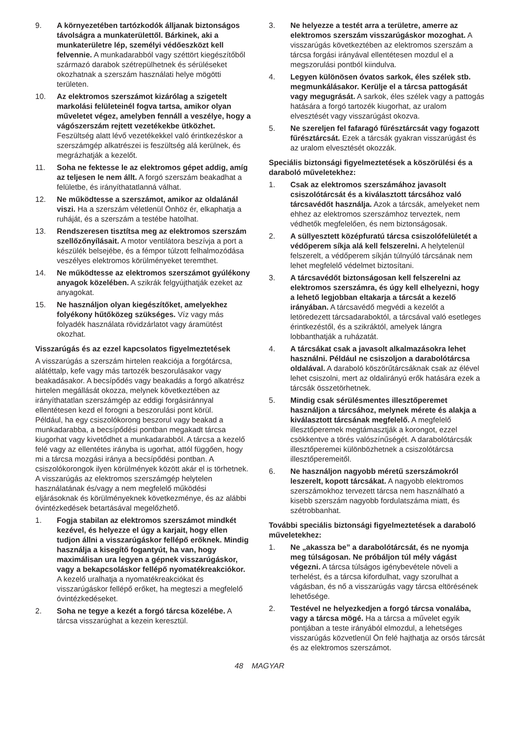9. A környezetében tartózkodók álljanak biztonságos távolságra a munkaterülettől. Bárkinek, aki a munkaterületre lép, személyi védőeszközt kell felvennie. A munkadarabból vagy széttört kiegészítőből származó darabok szétrepülhetnek és sérüléseket okozhatnak a szerszám használati helye mögötti területen.
10. Az elektromos szerszámot kizárólag a szigetelt markolási felületeinél fogva tartsa, amikor olyan műveletet végez, amelyben fennáll a veszélye, hogy a vágószerszám rejtett vezetékekbe ütközhet. Feszültség alatt lévő vezetékekkel való érintkezéskor a szerszámgép alkatrészei is feszültség alá kerülnek, és megrázhatják a kezelőt.
11. Soha ne fektesse le az elektromos gépet addig, amíg az teljesen le nem állt. A forgó szerszám beakadhat a felületbe, és irányíthatatlanná válhat.
12. Ne működtesse a szerszámot, amikor az oldalánál viszi. Ha a szerszám véletlenül Önhöz ér, elkaphatja a ruháját, és a szerszám a testébe hatolhat.
13. Rendszeresen tisztítsa meg az elektromos szerszám szellőzőnyílásait. A motor ventilátora beszívja a port a készülék belsejébe, és a fémpor túlzott felhalmozódása veszélyes elektromos körülményeket teremthet.
14. Ne működtesse az elektromos szerszámot gyúlékony anyagok közelében. A szikrák felgyújthatják ezeket az anyagokat.
15. Ne használjon olyan kiegészítőket, amelyekhez folyékony hűtőközeg szükséges. Víz vagy más folyadék használata rövidzárlatot vagy áramütést okozhat.
Visszarúgás és az ezzel kapcsolatos figyelmeztetések
A visszarúgás a szerszám hirtelen reakciója a forgótárcsa, alátéttalp, kefe vagy más tartozék beszorulásakor vagy beakadásakor. A becsípődés vagy beakadás a forgó alkatrész hirtelen megállását okozza, melynek következtében az irányíthatatlan szerszámgép az eddigi forgásiránnyal ellentétesen kezd el forogni a beszorulási pont körül.
Például, ha egy csiszolókorong beszorul vagy beakad a munkadarabba, a becsípődési pontban megakadt tárcsa kiugorhat vagy kivetődhet a munkadarabból. A tárcsa a kezelő felé vagy az ellentétes irányba is ugorhat, attól függően, hogy mi a tárcsa mozgási iránya a becsípődési pontban. A csiszolókorongok ilyen körülmények között akár el is törhetnek.
A visszarúgás az elektromos szerszámgép helytelen használatának és/vagy a nem megfelelő működési eljárásoknak és körülményeknek következménye, és az alábbi óvintézkedések betartásával megelőzhető.
1. Fogja stabilan az elektromos szerszámot mindkét kezével, és helyezze el úgy a karjait, hogy ellen tudjon állni a visszarúgáskor fellépő erőknek. Mindig használja a kisegítő fogantyút, ha van, hogy maximálisan ura legyen a gépnek visszarúgáskor, vagy a bekapcsoláskor fellépő nyomatékreakciókor. A kezelő uralhatja a nyomatékreakciókat és visszarúgáskor fellépő erőket, ha megteszi a megfelelő óvintézkedéseket.
2. Soha ne tegye a kezét a forgó tárcsa közelébe. A tárcsa visszarúghat a kezein keresztül.
3. Ne helyezze a testét arra a területre, amerre az elektromos szerszám visszarúgáskor mozoghat. A visszarúgás következtében az elektromos szerszám a tárcsa forgási irányával ellentétesen mozdul el a megszorulási pontból kiindulva.
4. Legyen különösen óvatos sarkok, éles szélek stb. megmunkálásakor. Kerülje el a tárcsa pattogását vagy megugrását. A sarkok, éles szélek vagy a pattogás hatására a forgó tartozék kiugorhat, az uralom elvesztését vagy visszarúgást okozva.
5. Ne szereljen fel fafaragó fűrésztárcsát vagy fogazott fűrésztárcsát. Ezek a tárcsák gyakran visszarúgást és az uralom elvesztését okozzák.
Speciális biztonsági figyelmeztetések a köszörülési és a daraboló műveletekhez:
1. Csak az elektromos szerszámához javasolt csiszolótárcsát és a kiválasztott tárcsához való tárcsavédőt használja. Azok a tárcsák, amelyeket nem ehhez az elektromos szerszámhoz terveztek, nem védhetők megfelelően, és nem biztonságosak.
2. A süllyesztett középfuratú tárcsa csiszolófelületét a védőperem síkja alá kell felszerelni. A helytelenül felszerelt, a védőperem síkján túlnyúló tárcsának nem lehet megfelelő védelmet biztosítani.
3. A tárcsavédőt biztonságosan kell felszerelni az elektromos szerszámra, és úgy kell elhelyezni, hogy a lehető legjobban eltakarja a tárcsát a kezelő irányában. A tárcsavédő megvédi a kezelőt a letöredezett tárcsadaraboktól, a tárcsával való esetleges érintkezéstől, és a szikráktól, amelyek lángra lobbanthatják a ruházatát.
4. A tárcsákat csak a javasolt alkalmazásokra lehet használni. Például ne csiszoljon a darabolótárcsa oldalával. A daraboló köszörűtárcsáknak csak az élével lehet csiszolni, mert az oldalirányú erők hatására ezek a tárcsák összetörhetnek.
5. Mindig csak sérülésmentes illesztőperemet használjon a tárcsához, melynek mérete és alakja a kiválasztott tárcsának megfelelő. A megfelelő illesztőperemek megtámasztják a korongot, ezzel csökkentve a törés valószínűségét. A darabolótárcsák illesztőperemei különbözhetnek a csiszolótárcsa illesztőperemeitől.
6. Ne használjon nagyobb méretű szerszámokról leszerelt, kopott tárcsákat. A nagyobb elektromos szerszámokhoz tervezett tárcsa nem használható a kisebb szerszám nagyobb fordulatszáma miatt, és szétrobbanhat.
További speciális biztonsági figyelmeztetések a daraboló műveletekhez:
1. Ne „akassza be” a darabolótárcsát, és ne nyomja meg túlságosan. Ne próbáljon túl mély vágást végezni. A tárcsa túlságos igénybevétele növeli a terhelést, és a tárcsa kifordulhat, vagy szorulhat a vágásban, és nő a visszarúgás vagy tárcsa eltörésének lehetősége.
2. Testével ne helyezkedjen a forgó tárcsa vonalába, vagy a tárcsa mögé. Ha a tárcsa a művelet egyik pontjában a teste irányából elmozdul, a lehetséges visszarúgás közvetlenül Ön felé hajthatja az orsós tárcsát és az elektromos szerszámot.
48 MAGYAR